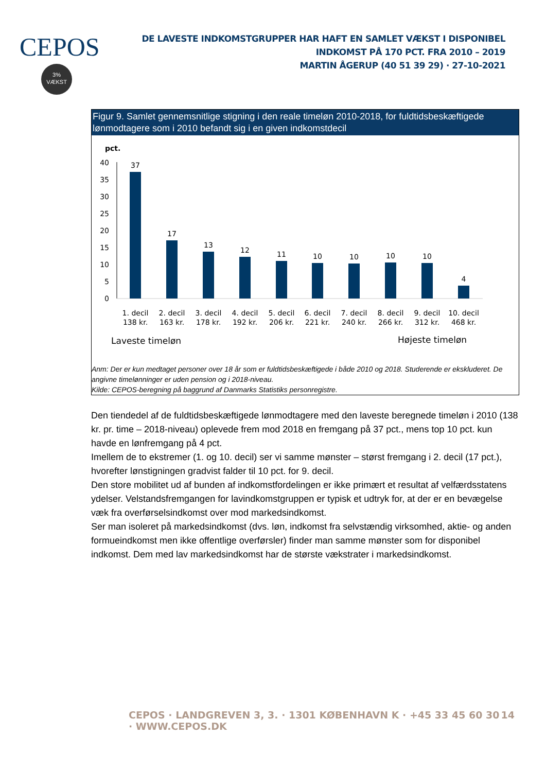CEPOS
3%
VÆKST
DE LAVESTE INDKOMSTGRUPPER HAR HAFT EN SAMLET VÆKST I DISPONIBEL INDKOMST PÅ 170 PCT. FRA 2010 – 2019
MARTIN ÅGERUP (40 51 39 29) · 27-10-2021
Figur 9. Samlet gennemsnitlige stigning i den reale timeløn 2010-2018, for fuldtidsbeskæftigede lønmodtagere som i 2010 befandt sig i en given indkomstdecil
pct.
40
35
30
25
20
15
10
5
0
37
17
13
12
11
10
10
10
10
4
1. decil
138 kr.
2. decil
163 kr.
3. decil
178 kr.
4. decil
192 kr.
5. decil
206 kr.
6. decil
221 kr.
7. decil
240 kr.
8. decil
266 kr.
9. decil
312 kr.
10. decil
468 kr.
Laveste timeløn
Højeste timeløn
Anm: Der er kun medtaget personer over 18 år som er fuldtidsbeskæftigede i både 2010 og 2018. Studerende er ekskluderet. De angivne timelønninger er uden pension og i 2018-niveau.
Kilde: CEPOS-beregning på baggrund af Danmarks Statistiks personregistre.
Den tiendedel af de fuldtidsbeskæftigede lønmodtagere med den laveste beregnede timeløn i 2010 (138 kr. pr. time – 2018-niveau) oplevede frem mod 2018 en fremgang på 37 pct., mens top 10 pct. kun havde en lønfremgang på 4 pct.
Imellem de to ekstremer (1. og 10. decil) ser vi samme mønster – størst fremgang i 2. decil (17 pct.), hvorefter lønstigningen gradvist falder til 10 pct. for 9. decil.
Den store mobilitet ud af bunden af indkomstfordelingen er ikke primært et resultat af velfærdsstatens ydelser. Velstandsfremgangen for lavindkomstgruppen er typisk et udtryk for, at der er en bevægelse væk fra overførselsindkomst over mod markedsindkomst.
Ser man isoleret på markedsindkomst (dvs. løn, indkomst fra selvstændig virksomhed, aktie- og anden formueindkomst men ikke offentlige overførsler) finder man samme mønster som for disponibel indkomst. Dem med lav markedsindkomst har de største vækstrater i markedsindkomst.
CEPOS · LANDGREVEN 3, 3. · 1301 KØBENHAVN K · +45 33 45 60 30 · WWW.CEPOS.DK 14